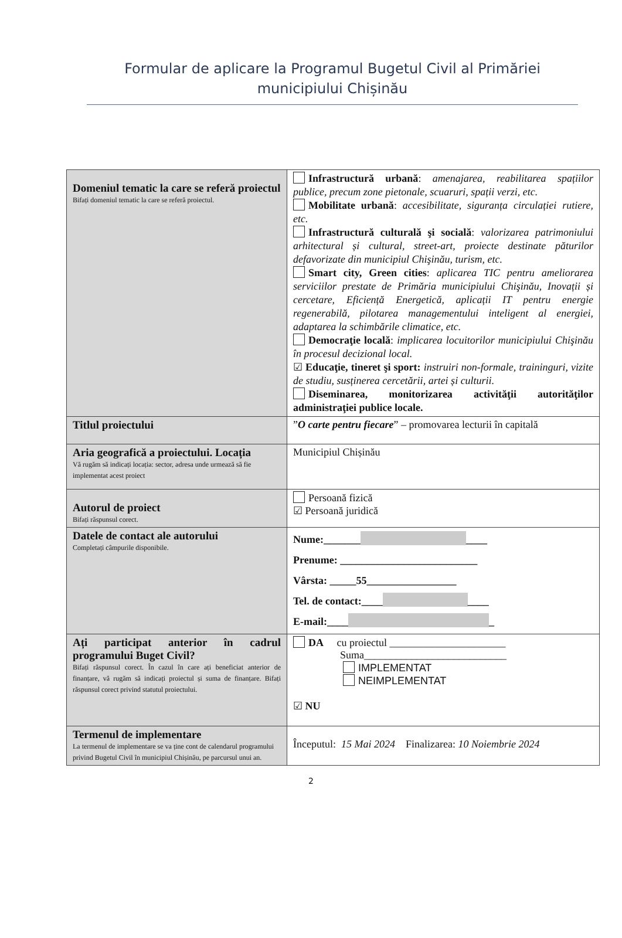Formular de aplicare la Programul Bugetul Civil al Primăriei municipiului Chișinău
| Domeniul tematic la care se referă proiectul Bifați domeniul tematic la care se referă proiectul. | Infrastructură urbană : amenajarea, reabilitarea spațiilor publice, precum zone pietonale, scuaruri, spații verzi, etc. Mobilitate urbană : accesibilitate, siguranța circulației rutiere, etc. Infrastructură culturală şi socială : valorizarea patrimoniului arhitectural și cultural, street-art, proiecte destinate păturilor defavorizate din municipiul Chişinău, turism, etc. Smart city, Green cities : aplicarea TIC pentru ameliorarea serviciilor prestate de Primăria municipiului Chişinău, Inovații și cercetare, Eficiență Energetică, aplicații IT pentru energie regenerabilă, pilotarea managementului inteligent al energiei, adaptarea la schimbările climatice, etc. Democraţie locală : implicarea locuitorilor municipiului Chişinău în procesul decizional local. ☑ Educaţie, tineret şi sport: instruiri non-formale, traininguri, vizite de studiu, susținerea cercetării, artei și culturii. Diseminarea, monitorizarea activităţii autorităţilor administraţiei publice locale. |
| Titlul proiectului | ” O carte pentru fiecare ” – promovarea lecturii în capitală |
| Aria geografică a proiectului. Locația Vă rugăm să indicați locația: sector, adresa unde urmează să fie implementat acest proiect | Municipiul Chișinău |
| Autorul de proiect Bifați răspunsul corect. | Persoană fizică ☑ Persoană juridică |
| Datele de contact ale autorului Completați câmpurile disponibile. | Nume:_______ ____ Prenume: __________________________ Vârsta: _____55_________________ Tel. de contact:____ ____ E-mail:____ _ |
| Ați participat anterior în cadrul programului Buget Civil? Bifați răspunsul corect. În cazul în care ați beneficiat anterior de finanțare, vă rugăm să indicați proiectul și suma de finanțare. Bifați răspunsul corect privind statutul proiectului. | DA cu proiectul ______________________ Suma___________________________ IMPLEMENTAT NEIMPLEMENTAT ☑ NU |
| Termenul de implementare La termenul de implementare se va ține cont de calendarul programului privind Bugetul Civil în municipiul Chișinău, pe parcursul unui an. | Începutul: 15 Mai 2024 Finalizarea: 10 Noiembrie 2024 |
2